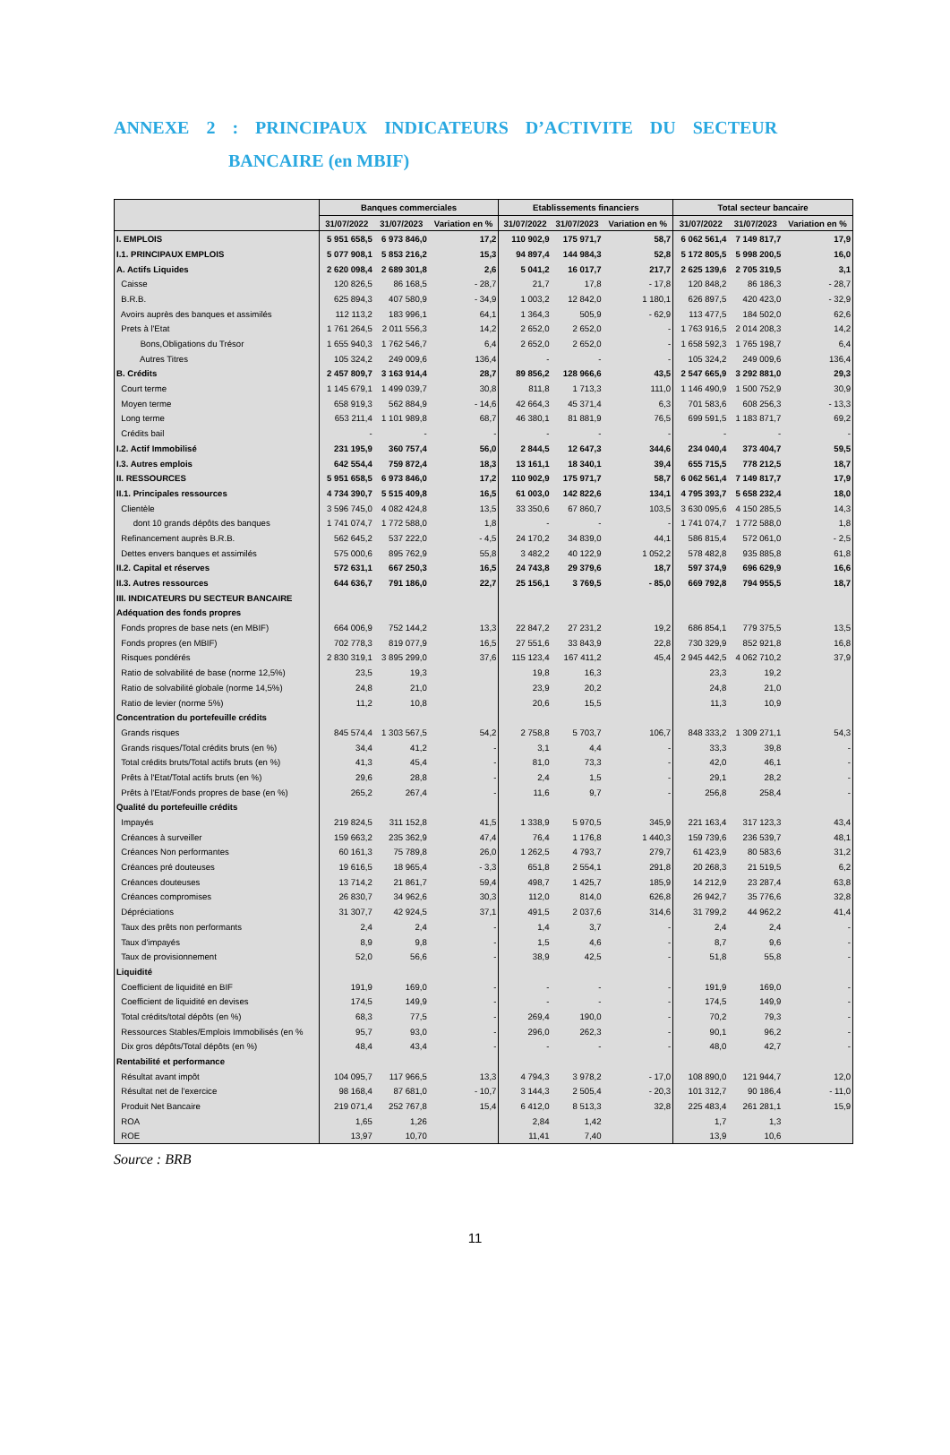ANNEXE 2 : PRINCIPAUX INDICATEURS D’ACTIVITE DU SECTEUR
BANCAIRE (en MBIF)
| | Banques commerciales | | | Etablissements financiers | | | Total secteur bancaire | | |
| --- | --- | --- | --- | --- | --- | --- | --- | --- | --- |
| | 31/07/2022 | 31/07/2023 | Variation en % | 31/07/2022 | 31/07/2023 | Variation en % | 31/07/2022 | 31/07/2023 | Variation en % |
| I. EMPLOIS | 5 951 658,5 | 6 973 846,0 | 17,2 | 110 902,9 | 175 971,7 | 58,7 | 6 062 561,4 | 7 149 817,7 | 17,9 |
| I.1. PRINCIPAUX EMPLOIS | 5 077 908,1 | 5 853 216,2 | 15,3 | 94 897,4 | 144 984,3 | 52,8 | 5 172 805,5 | 5 998 200,5 | 16,0 |
| A. Actifs Liquides | 2 620 098,4 | 2 689 301,8 | 2,6 | 5 041,2 | 16 017,7 | 217,7 | 2 625 139,6 | 2 705 319,5 | 3,1 |
| Caisse | 120 826,5 | 86 168,5 | - 28,7 | 21,7 | 17,8 | - 17,8 | 120 848,2 | 86 186,3 | - 28,7 |
| B.R.B. | 625 894,3 | 407 580,9 | - 34,9 | 1 003,2 | 12 842,0 | 1 180,1 | 626 897,5 | 420 423,0 | - 32,9 |
| Avoirs auprès des banques et assimilés | 112 113,2 | 183 996,1 | 64,1 | 1 364,3 | 505,9 | - 62,9 | 113 477,5 | 184 502,0 | 62,6 |
| Prets à l'Etat | 1 761 264,5 | 2 011 556,3 | 14,2 | 2 652,0 | 2 652,0 | - | 1 763 916,5 | 2 014 208,3 | 14,2 |
| Bons,Obligations du Trésor | 1 655 940,3 | 1 762 546,7 | 6,4 | 2 652,0 | 2 652,0 | - | 1 658 592,3 | 1 765 198,7 | 6,4 |
| Autres Titres | 105 324,2 | 249 009,6 | 136,4 | - | - | - | 105 324,2 | 249 009,6 | 136,4 |
| B. Crédits | 2 457 809,7 | 3 163 914,4 | 28,7 | 89 856,2 | 128 966,6 | 43,5 | 2 547 665,9 | 3 292 881,0 | 29,3 |
| Court terme | 1 145 679,1 | 1 499 039,7 | 30,8 | 811,8 | 1 713,3 | 111,0 | 1 146 490,9 | 1 500 752,9 | 30,9 |
| Moyen terme | 658 919,3 | 562 884,9 | - 14,6 | 42 664,3 | 45 371,4 | 6,3 | 701 583,6 | 608 256,3 | - 13,3 |
| Long terme | 653 211,4 | 1 101 989,8 | 68,7 | 46 380,1 | 81 881,9 | 76,5 | 699 591,5 | 1 183 871,7 | 69,2 |
| Crédits bail | - | - | - | - | - | - | - | - | - |
| I.2. Actif Immobilisé | 231 195,9 | 360 757,4 | 56,0 | 2 844,5 | 12 647,3 | 344,6 | 234 040,4 | 373 404,7 | 59,5 |
| I.3. Autres emplois | 642 554,4 | 759 872,4 | 18,3 | 13 161,1 | 18 340,1 | 39,4 | 655 715,5 | 778 212,5 | 18,7 |
| II. RESSOURCES | 5 951 658,5 | 6 973 846,0 | 17,2 | 110 902,9 | 175 971,7 | 58,7 | 6 062 561,4 | 7 149 817,7 | 17,9 |
| II.1. Principales ressources | 4 734 390,7 | 5 515 409,8 | 16,5 | 61 003,0 | 142 822,6 | 134,1 | 4 795 393,7 | 5 658 232,4 | 18,0 |
| Clientèle | 3 596 745,0 | 4 082 424,8 | 13,5 | 33 350,6 | 67 860,7 | 103,5 | 3 630 095,6 | 4 150 285,5 | 14,3 |
| dont 10 grands dépôts des banques | 1 741 074,7 | 1 772 588,0 | 1,8 | - | - | - | 1 741 074,7 | 1 772 588,0 | 1,8 |
| Refinancement auprès B.R.B. | 562 645,2 | 537 222,0 | - 4,5 | 24 170,2 | 34 839,0 | 44,1 | 586 815,4 | 572 061,0 | - 2,5 |
| Dettes envers banques et assimilés | 575 000,6 | 895 762,9 | 55,8 | 3 482,2 | 40 122,9 | 1 052,2 | 578 482,8 | 935 885,8 | 61,8 |
| II.2. Capital et réserves | 572 631,1 | 667 250,3 | 16,5 | 24 743,8 | 29 379,6 | 18,7 | 597 374,9 | 696 629,9 | 16,6 |
| II.3. Autres ressources | 644 636,7 | 791 186,0 | 22,7 | 25 156,1 | 3 769,5 | - 85,0 | 669 792,8 | 794 955,5 | 18,7 |
| III. INDICATEURS DU SECTEUR BANCAIRE | | | | | | | | | |
| Adéquation des fonds propres | | | | | | | | | |
| Fonds propres de base nets (en MBIF) | 664 006,9 | 752 144,2 | 13,3 | 22 847,2 | 27 231,2 | 19,2 | 686 854,1 | 779 375,5 | 13,5 |
| Fonds propres (en MBIF) | 702 778,3 | 819 077,9 | 16,5 | 27 551,6 | 33 843,9 | 22,8 | 730 329,9 | 852 921,8 | 16,8 |
| Risques pondérés | 2 830 319,1 | 3 895 299,0 | 37,6 | 115 123,4 | 167 411,2 | 45,4 | 2 945 442,5 | 4 062 710,2 | 37,9 |
| Ratio de solvabilité de base (norme 12,5%) | 23,5 | 19,3 | | 19,8 | 16,3 | | 23,3 | 19,2 | |
| Ratio de solvabilité globale (norme 14,5%) | 24,8 | 21,0 | | 23,9 | 20,2 | | 24,8 | 21,0 | |
| Ratio de levier (norme 5%) | 11,2 | 10,8 | | 20,6 | 15,5 | | 11,3 | 10,9 | |
| Concentration du portefeuille crédits | | | | | | | | | |
| Grands risques | 845 574,4 | 1 303 567,5 | 54,2 | 2 758,8 | 5 703,7 | 106,7 | 848 333,2 | 1 309 271,1 | 54,3 |
| Grands risques/Total crédits bruts (en %) | 34,4 | 41,2 | - | 3,1 | 4,4 | - | 33,3 | 39,8 | - |
| Total crédits bruts/Total actifs bruts (en %) | 41,3 | 45,4 | - | 81,0 | 73,3 | - | 42,0 | 46,1 | - |
| Prêts à l'Etat/Total actifs bruts (en %) | 29,6 | 28,8 | - | 2,4 | 1,5 | - | 29,1 | 28,2 | - |
| Prêts à l'Etat/Fonds propres de base (en %) | 265,2 | 267,4 | - | 11,6 | 9,7 | - | 256,8 | 258,4 | - |
| Qualité du portefeuille crédits | | | | | | | | | |
| Impayés | 219 824,5 | 311 152,8 | 41,5 | 1 338,9 | 5 970,5 | 345,9 | 221 163,4 | 317 123,3 | 43,4 |
| Créances à surveiller | 159 663,2 | 235 362,9 | 47,4 | 76,4 | 1 176,8 | 1 440,3 | 159 739,6 | 236 539,7 | 48,1 |
| Créances Non performantes | 60 161,3 | 75 789,8 | 26,0 | 1 262,5 | 4 793,7 | 279,7 | 61 423,9 | 80 583,6 | 31,2 |
| Créances pré douteuses | 19 616,5 | 18 965,4 | - 3,3 | 651,8 | 2 554,1 | 291,8 | 20 268,3 | 21 519,5 | 6,2 |
| Créances douteuses | 13 714,2 | 21 861,7 | 59,4 | 498,7 | 1 425,7 | 185,9 | 14 212,9 | 23 287,4 | 63,8 |
| Créances compromises | 26 830,7 | 34 962,6 | 30,3 | 112,0 | 814,0 | 626,8 | 26 942,7 | 35 776,6 | 32,8 |
| Dépréciations | 31 307,7 | 42 924,5 | 37,1 | 491,5 | 2 037,6 | 314,6 | 31 799,2 | 44 962,2 | 41,4 |
| Taux des prêts non performants | 2,4 | 2,4 | - | 1,4 | 3,7 | - | 2,4 | 2,4 | - |
| Taux d'impayés | 8,9 | 9,8 | - | 1,5 | 4,6 | - | 8,7 | 9,6 | - |
| Taux de provisionnement | 52,0 | 56,6 | - | 38,9 | 42,5 | - | 51,8 | 55,8 | - |
| Liquidité | | | | | | | | | |
| Coefficient de liquidité en BIF | 191,9 | 169,0 | - | - | - | - | 191,9 | 169,0 | - |
| Coefficient de liquidité en devises | 174,5 | 149,9 | - | - | - | - | 174,5 | 149,9 | - |
| Total crédits/total dépôts (en %) | 68,3 | 77,5 | - | 269,4 | 190,0 | - | 70,2 | 79,3 | - |
| Ressources Stables/Emplois Immobilisés (en % | 95,7 | 93,0 | - | 296,0 | 262,3 | - | 90,1 | 96,2 | - |
| Dix gros dépôts/Total dépôts (en %) | 48,4 | 43,4 | - | - | - | - | 48,0 | 42,7 | - |
| Rentabilité et performance | | | | | | | | | |
| Résultat avant impôt | 104 095,7 | 117 966,5 | 13,3 | 4 794,3 | 3 978,2 | - 17,0 | 108 890,0 | 121 944,7 | 12,0 |
| Résultat net de l'exercice | 98 168,4 | 87 681,0 | - 10,7 | 3 144,3 | 2 505,4 | - 20,3 | 101 312,7 | 90 186,4 | - 11,0 |
| Produit Net Bancaire | 219 071,4 | 252 767,8 | 15,4 | 6 412,0 | 8 513,3 | 32,8 | 225 483,4 | 261 281,1 | 15,9 |
| ROA | 1,65 | 1,26 | | 2,84 | 1,42 | | 1,7 | 1,3 | |
| ROE | 13,97 | 10,70 | | 11,41 | 7,40 | | 13,9 | 10,6 | |
Source : BRB
11